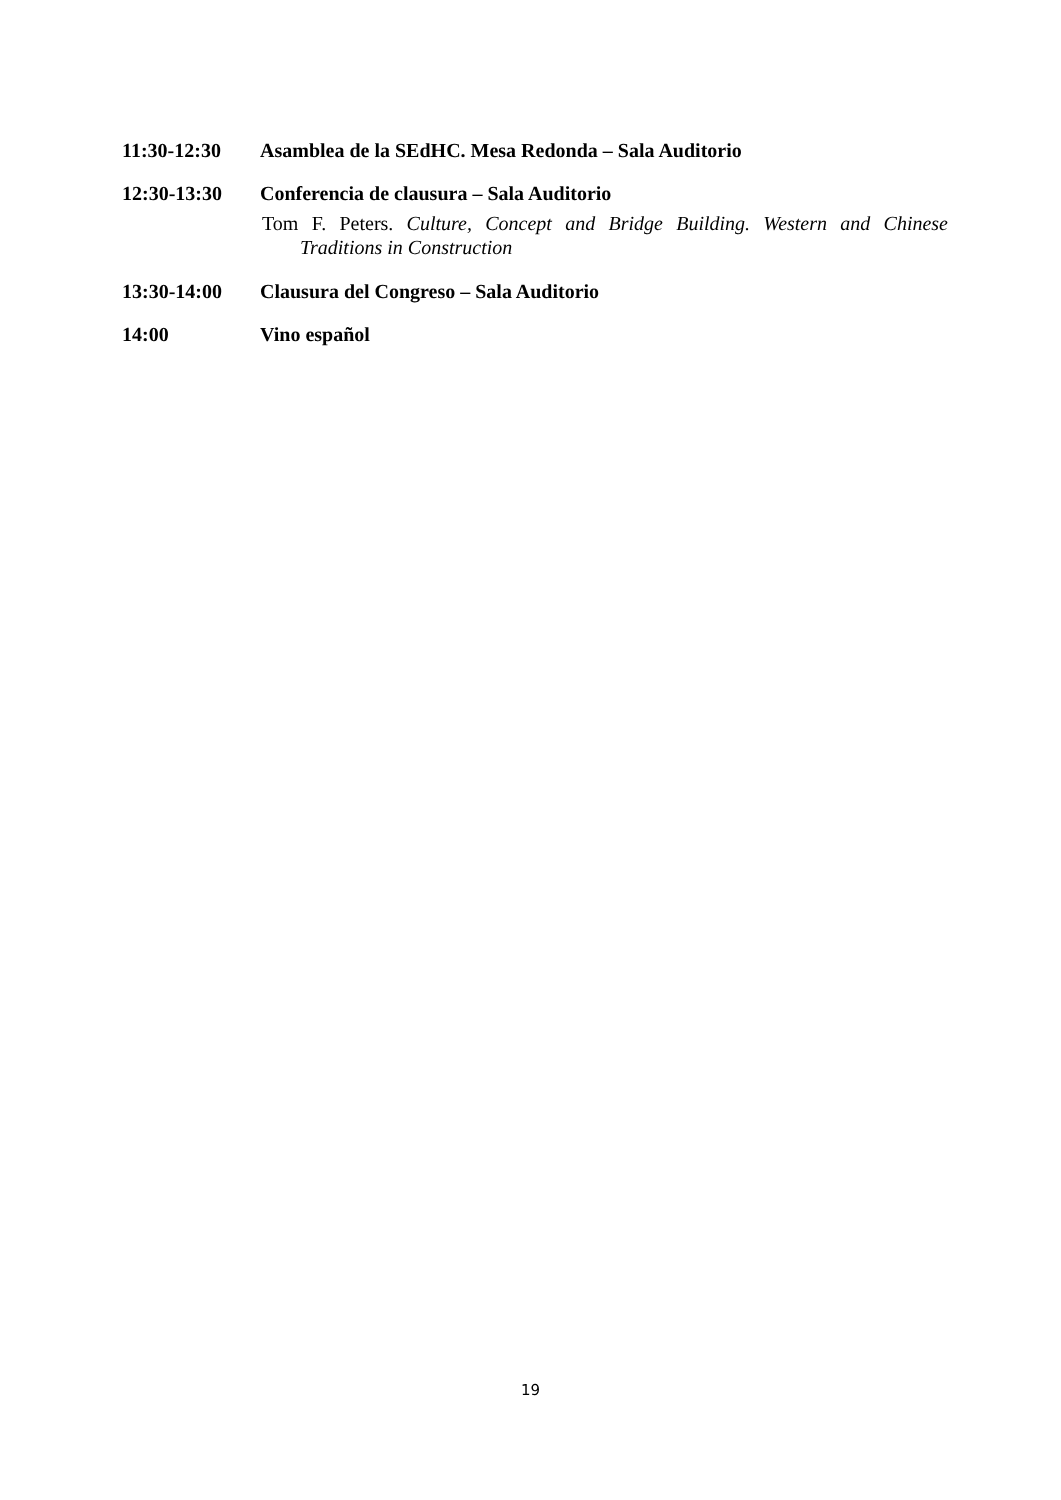11:30-12:30 Asamblea de la SEdHC. Mesa Redonda – Sala Auditorio
12:30-13:30 Conferencia de clausura – Sala Auditorio
Tom F. Peters. Culture, Concept and Bridge Building. Western and Chinese Traditions in Construction
13:30-14:00 Clausura del Congreso – Sala Auditorio
14:00 Vino español
19